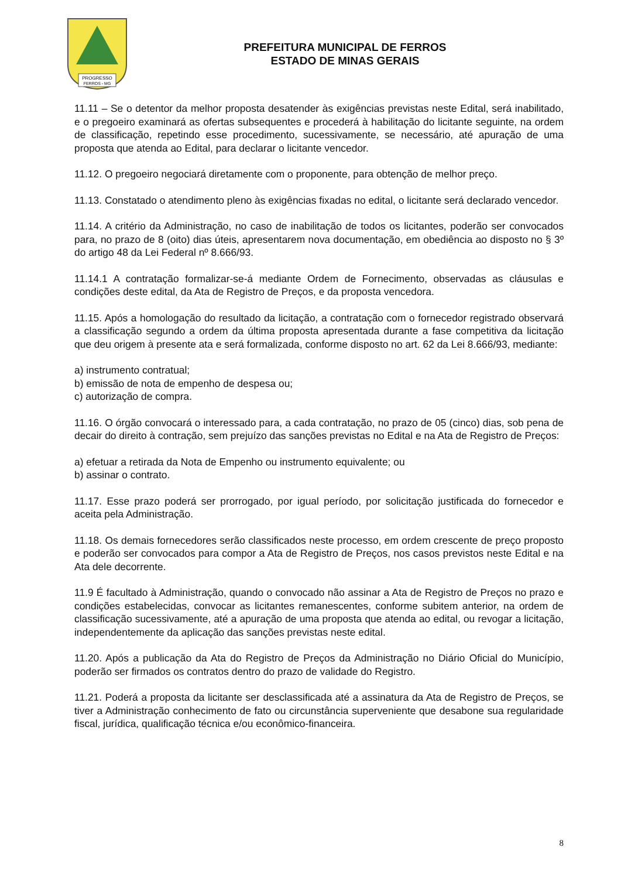PROGRESSO
FERROS - MG
PREFEITURA MUNICIPAL DE FERROS
ESTADO DE MINAS GERAIS
11.11 – Se o detentor da melhor proposta desatender às exigências previstas neste Edital, será inabilitado, e o pregoeiro examinará as ofertas subsequentes e procederá à habilitação do licitante seguinte, na ordem de classificação, repetindo esse procedimento, sucessivamente, se necessário, até apuração de uma proposta que atenda ao Edital, para declarar o licitante vencedor.
11.12. O pregoeiro negociará diretamente com o proponente, para obtenção de melhor preço.
11.13. Constatado o atendimento pleno às exigências fixadas no edital, o licitante será declarado vencedor.
11.14. A critério da Administração, no caso de inabilitação de todos os licitantes, poderão ser convocados para, no prazo de 8 (oito) dias úteis, apresentarem nova documentação, em obediência ao disposto no § 3º do artigo 48 da Lei Federal nº 8.666/93.
11.14.1 A contratação formalizar-se-á mediante Ordem de Fornecimento, observadas as cláusulas e condições deste edital, da Ata de Registro de Preços, e da proposta vencedora.
11.15. Após a homologação do resultado da licitação, a contratação com o fornecedor registrado observará a classificação segundo a ordem da última proposta apresentada durante a fase competitiva da licitação que deu origem à presente ata e será formalizada, conforme disposto no art. 62 da Lei 8.666/93, mediante:
a) instrumento contratual;
b) emissão de nota de empenho de despesa ou;
c) autorização de compra.
11.16. O órgão convocará o interessado para, a cada contratação, no prazo de 05 (cinco) dias, sob pena de decair do direito à contração, sem prejuízo das sanções previstas no Edital e na Ata de Registro de Preços:
a) efetuar a retirada da Nota de Empenho ou instrumento equivalente; ou
b) assinar o contrato.
11.17. Esse prazo poderá ser prorrogado, por igual período, por solicitação justificada do fornecedor e aceita pela Administração.
11.18. Os demais fornecedores serão classificados neste processo, em ordem crescente de preço proposto e poderão ser convocados para compor a Ata de Registro de Preços, nos casos previstos neste Edital e na Ata dele decorrente.
11.9 É facultado à Administração, quando o convocado não assinar a Ata de Registro de Preços no prazo e condições estabelecidas, convocar as licitantes remanescentes, conforme subitem anterior, na ordem de classificação sucessivamente, até a apuração de uma proposta que atenda ao edital, ou revogar a licitação, independentemente da aplicação das sanções previstas neste edital.
11.20. Após a publicação da Ata do Registro de Preços da Administração no Diário Oficial do Município, poderão ser firmados os contratos dentro do prazo de validade do Registro.
11.21. Poderá a proposta da licitante ser desclassificada até a assinatura da Ata de Registro de Preços, se tiver a Administração conhecimento de fato ou circunstância superveniente que desabone sua regularidade fiscal, jurídica, qualificação técnica e/ou econômico-financeira.
8